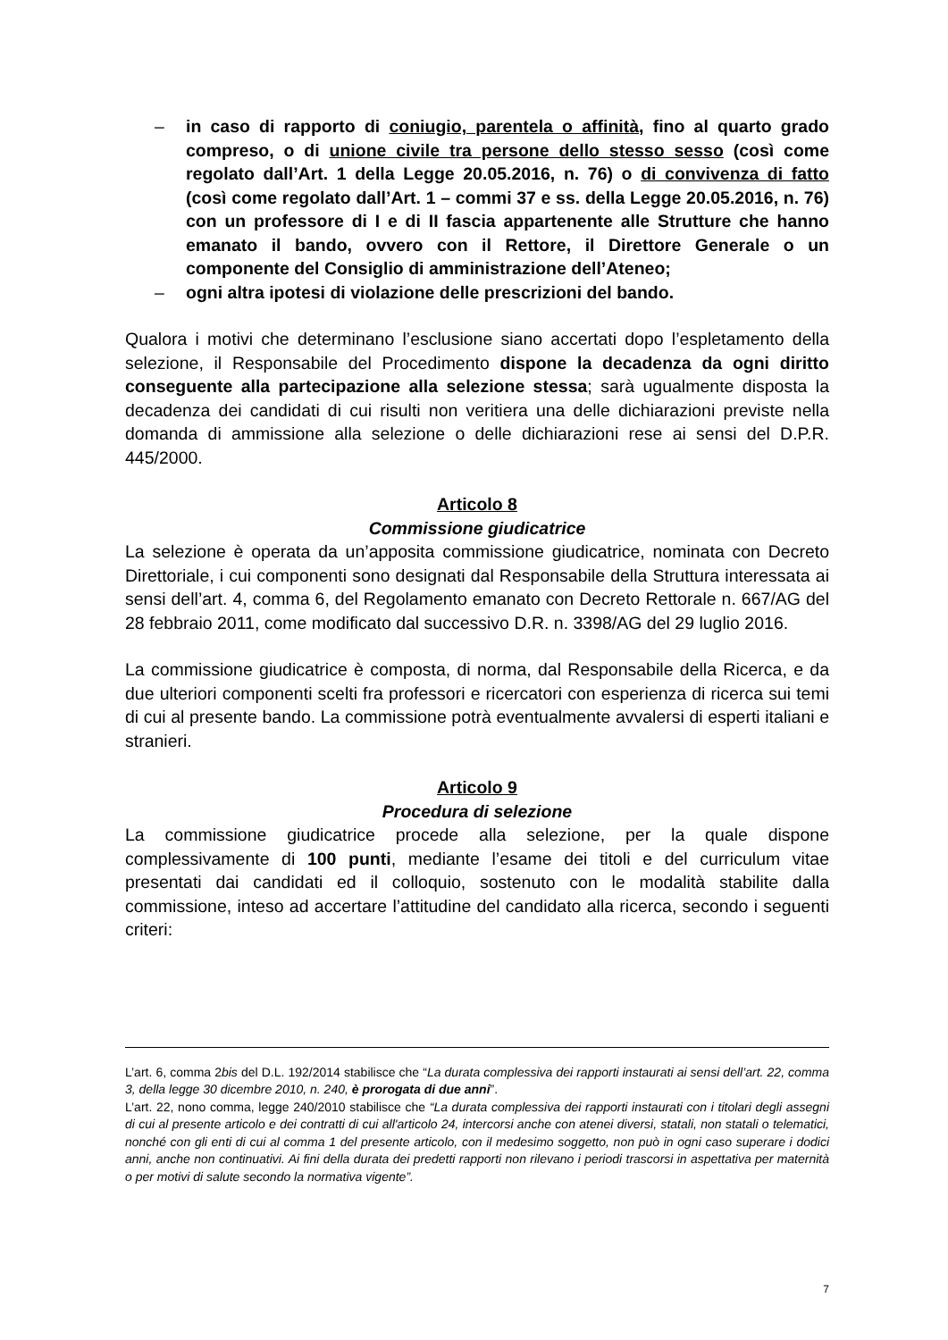– in caso di rapporto di coniugio, parentela o affinità, fino al quarto grado compreso, o di unione civile tra persone dello stesso sesso (così come regolato dall’Art. 1 della Legge 20.05.2016, n. 76) o di convivenza di fatto (così come regolato dall’Art. 1 – commi 37 e ss. della Legge 20.05.2016, n. 76) con un professore di I e di II fascia appartenente alle Strutture che hanno emanato il bando, ovvero con il Rettore, il Direttore Generale o un componente del Consiglio di amministrazione dell’Ateneo;
– ogni altra ipotesi di violazione delle prescrizioni del bando.
Qualora i motivi che determinano l’esclusione siano accertati dopo l’espletamento della selezione, il Responsabile del Procedimento dispone la decadenza da ogni diritto conseguente alla partecipazione alla selezione stessa; sarà ugualmente disposta la decadenza dei candidati di cui risulti non veritiera una delle dichiarazioni previste nella domanda di ammissione alla selezione o delle dichiarazioni rese ai sensi del D.P.R. 445/2000.
Articolo 8
Commissione giudicatrice
La selezione è operata da un’apposita commissione giudicatrice, nominata con Decreto Direttoriale, i cui componenti sono designati dal Responsabile della Struttura interessata ai sensi dell’art. 4, comma 6, del Regolamento emanato con Decreto Rettorale n. 667/AG del 28 febbraio 2011, come modificato dal successivo D.R. n. 3398/AG del 29 luglio 2016.
La commissione giudicatrice è composta, di norma, dal Responsabile della Ricerca, e da due ulteriori componenti scelti fra professori e ricercatori con esperienza di ricerca sui temi di cui al presente bando. La commissione potrà eventualmente avvalersi di esperti italiani e stranieri.
Articolo 9
Procedura di selezione
La commissione giudicatrice procede alla selezione, per la quale dispone complessivamente di 100 punti, mediante l’esame dei titoli e del curriculum vitae presentati dai candidati ed il colloquio, sostenuto con le modalità stabilite dalla commissione, inteso ad accertare l’attitudine del candidato alla ricerca, secondo i seguenti criteri:
L’art. 6, comma 2bis del D.L. 192/2014 stabilisce che “La durata complessiva dei rapporti instaurati ai sensi dell’art. 22, comma 3, della legge 30 dicembre 2010, n. 240, è prorogata di due anni”.
L’art. 22, nono comma, legge 240/2010 stabilisce che “La durata complessiva dei rapporti instaurati con i titolari degli assegni di cui al presente articolo e dei contratti di cui all'articolo 24, intercorsi anche con atenei diversi, statali, non statali o telematici, nonché con gli enti di cui al comma 1 del presente articolo, con il medesimo soggetto, non può in ogni caso superare i dodici anni, anche non continuativi. Ai fini della durata dei predetti rapporti non rilevano i periodi trascorsi in aspettativa per maternità o per motivi di salute secondo la normativa vigente”.
7